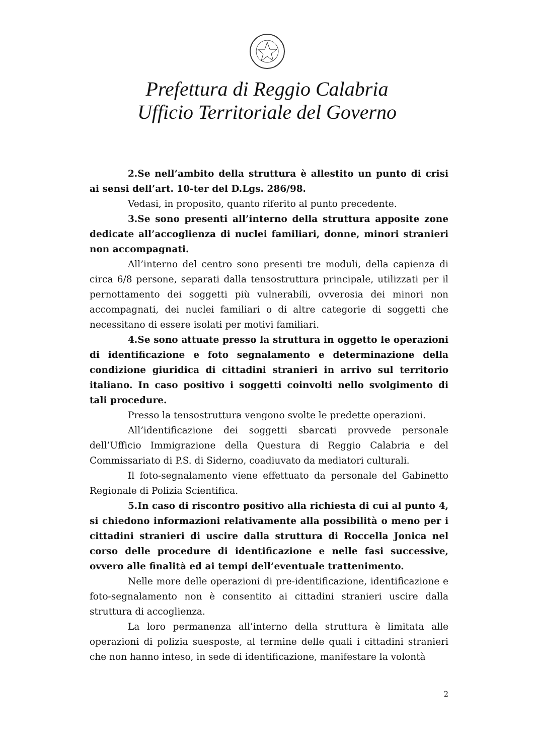Prefettura di Reggio Calabria
Ufficio Territoriale del Governo
2.Se nell’ambito della struttura è allestito un punto di crisi ai sensi dell’art. 10-ter del D.Lgs. 286/98.
Vedasi, in proposito, quanto riferito al punto precedente.
3.Se sono presenti all’interno della struttura apposite zone dedicate all’accoglienza di nuclei familiari, donne, minori stranieri non accompagnati.
All’interno del centro sono presenti tre moduli, della capienza di circa 6/8 persone, separati dalla tensostruttura principale, utilizzati per il pernottamento dei soggetti più vulnerabili, ovverosia dei minori non accompagnati, dei nuclei familiari o di altre categorie di soggetti che necessitano di essere isolati per motivi familiari.
4.Se sono attuate presso la struttura in oggetto le operazioni di identificazione e foto segnalamento e determinazione della condizione giuridica di cittadini stranieri in arrivo sul territorio italiano. In caso positivo i soggetti coinvolti nello svolgimento di tali procedure.
Presso la tensostruttura vengono svolte le predette operazioni.
All’identificazione dei soggetti sbarcati provvede personale dell’Ufficio Immigrazione della Questura di Reggio Calabria e del Commissariato di P.S. di Siderno, coadiuvato da mediatori culturali.
Il foto-segnalamento viene effettuato da personale del Gabinetto Regionale di Polizia Scientifica.
5.In caso di riscontro positivo alla richiesta di cui al punto 4, si chiedono informazioni relativamente alla possibilità o meno per i cittadini stranieri di uscire dalla struttura di Roccella Jonica nel corso delle procedure di identificazione e nelle fasi successive, ovvero alle finalità ed ai tempi dell’eventuale trattenimento.
Nelle more delle operazioni di pre-identificazione, identificazione e foto-segnalamento non è consentito ai cittadini stranieri uscire dalla struttura di accoglienza.
La loro permanenza all’interno della struttura è limitata alle operazioni di polizia suesposte, al termine delle quali i cittadini stranieri che non hanno inteso, in sede di identificazione, manifestare la volontà
2